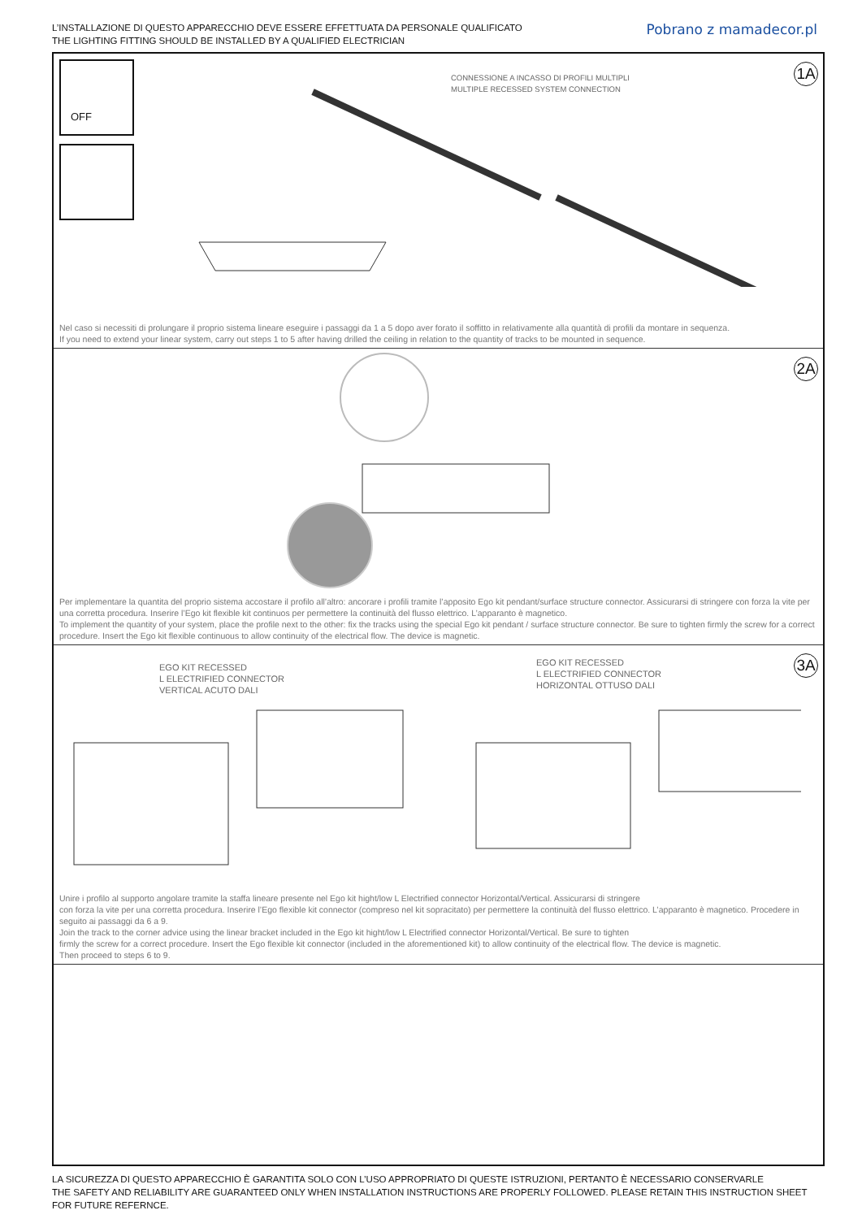L’INSTALLAZIONE DI QUESTO APPARECCHIO DEVE ESSERE EFFETTUATA DA PERSONALE QUALIFICATO
THE LIGHTING FITTING SHOULD BE INSTALLED BY A QUALIFIED ELECTRICIAN
Pobrano z mamadecor.pl
1A
OFF
CONNESSIONE A INCASSO DI PROFILI MULTIPLI
MULTIPLE RECESSED SYSTEM CONNECTION
Nel caso si necessiti di prolungare il proprio sistema lineare eseguire i passaggi da 1 a 5 dopo aver forato il soffitto in relativamente alla quantità di profili da montare in sequenza.
If you need to extend your linear system, carry out steps 1 to 5 after having drilled the ceiling in relation to the quantity of tracks to be mounted in sequence.
2A
Per implementare la quantita del proprio sistema accostare il profilo all’altro: ancorare i profili tramite l’apposito Ego kit pendant/surface structure connector. Assicurarsi di stringere con forza la vite per una corretta procedura. Inserire l’Ego kit flexible kit continuos per permettere la continuità del flusso elettrico. L’apparanto è magnetico.
To implement the quantity of your system, place the profile next to the other: fix the tracks using the special Ego kit pendant / surface structure connector. Be sure to tighten firmly the screw for a correct procedure. Insert the Ego kit flexible continuous to allow continuity of the electrical flow. The device is magnetic.
3A
EGO KIT RECESSED
L ELECTRIFIED CONNECTOR
VERTICAL ACUTO DALI
EGO KIT RECESSED
L ELECTRIFIED CONNECTOR
HORIZONTAL OTTUSO DALI
Unire i profilo al supporto angolare tramite la staffa lineare presente nel Ego kit hight/low L Electrified connector Horizontal/Vertical. Assicurarsi di stringere
con forza la vite per una corretta procedura. Inserire l’Ego flexible kit connector (compreso nel kit sopracitato) per permettere la continuità del flusso elettrico. L’apparanto è magnetico. Procedere in seguito ai passaggi da 6 a 9.
Join the track to the corner advice using the linear bracket included in the Ego kit hight/low L Electrified connector Horizontal/Vertical. Be sure to tighten
firmly the screw for a correct procedure. Insert the Ego flexible kit connector (included in the aforementioned kit) to allow continuity of the electrical flow. The device is magnetic.
Then proceed to steps 6 to 9.
LA SICUREZZA DI QUESTO APPARECCHIO È GARANTITA SOLO CON L’USO APPROPRIATO DI QUESTE ISTRUZIONI, PERTANTO È NECESSARIO CONSERVARLE
THE SAFETY AND RELIABILITY ARE GUARANTEED ONLY WHEN INSTALLATION INSTRUCTIONS ARE PROPERLY FOLLOWED. PLEASE RETAIN THIS INSTRUCTION SHEET FOR FUTURE REFERNCE.